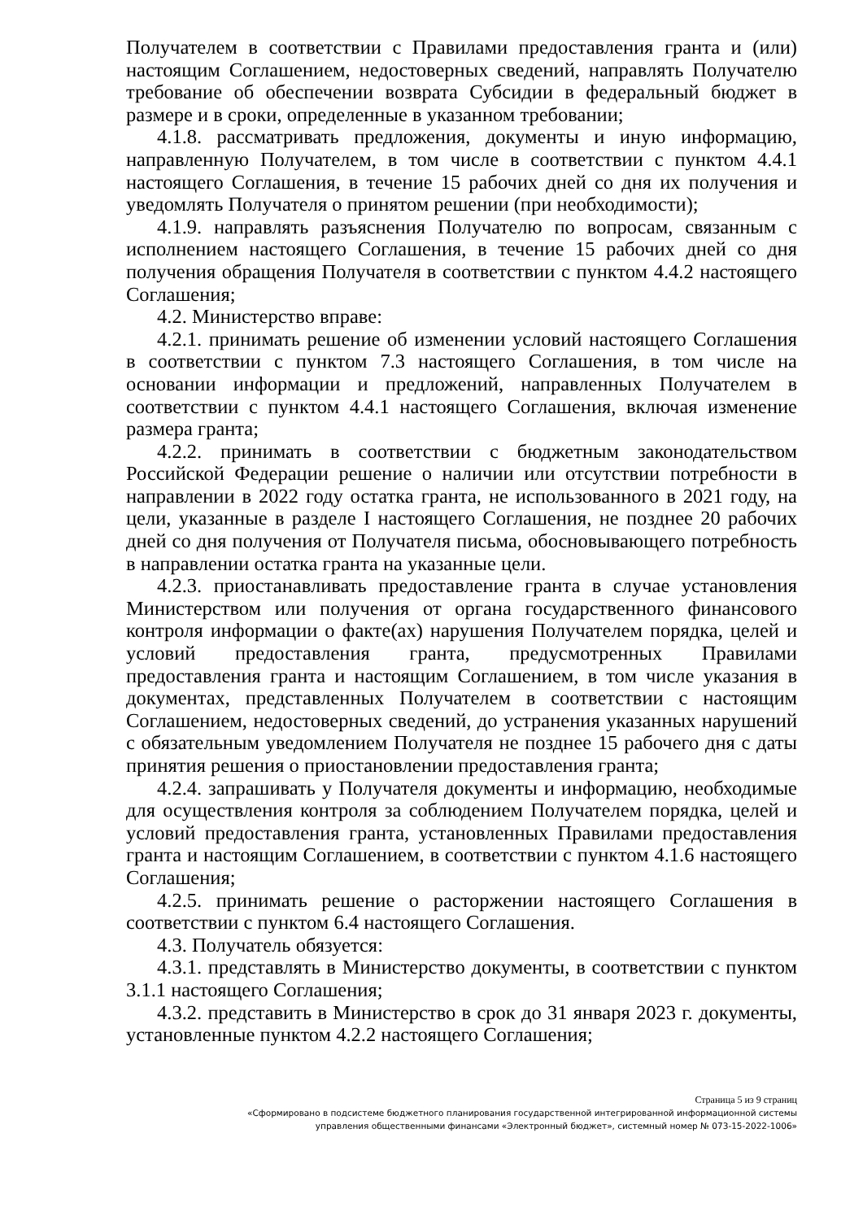Получателем в соответствии с Правилами предоставления гранта и (или) настоящим Соглашением, недостоверных сведений, направлять Получателю требование об обеспечении возврата Субсидии в федеральный бюджет в размере и в сроки, определенные в указанном требовании;
4.1.8. рассматривать предложения, документы и иную информацию, направленную Получателем, в том числе в соответствии с пунктом 4.4.1 настоящего Соглашения, в течение 15 рабочих дней со дня их получения и уведомлять Получателя о принятом решении (при необходимости);
4.1.9. направлять разъяснения Получателю по вопросам, связанным с исполнением настоящего Соглашения, в течение 15 рабочих дней со дня получения обращения Получателя в соответствии с пунктом 4.4.2 настоящего Соглашения;
4.2. Министерство вправе:
4.2.1. принимать решение об изменении условий настоящего Соглашения в соответствии с пунктом 7.3 настоящего Соглашения, в том числе на основании информации и предложений, направленных Получателем в соответствии с пунктом 4.4.1 настоящего Соглашения, включая изменение размера гранта;
4.2.2. принимать в соответствии с бюджетным законодательством Российской Федерации решение о наличии или отсутствии потребности в направлении в 2022 году остатка гранта, не использованного в 2021 году, на цели, указанные в разделе I настоящего Соглашения, не позднее 20 рабочих дней со дня получения от Получателя письма, обосновывающего потребность в направлении остатка гранта на указанные цели.
4.2.3. приостанавливать предоставление гранта в случае установления Министерством или получения от органа государственного финансового контроля информации о факте(ах) нарушения Получателем порядка, целей и условий предоставления гранта, предусмотренных Правилами предоставления гранта и настоящим Соглашением, в том числе указания в документах, представленных Получателем в соответствии с настоящим Соглашением, недостоверных сведений, до устранения указанных нарушений с обязательным уведомлением Получателя не позднее 15 рабочего дня с даты принятия решения о приостановлении предоставления гранта;
4.2.4. запрашивать у Получателя документы и информацию, необходимые для осуществления контроля за соблюдением Получателем порядка, целей и условий предоставления гранта, установленных Правилами предоставления гранта и настоящим Соглашением, в соответствии с пунктом 4.1.6 настоящего Соглашения;
4.2.5. принимать решение о расторжении настоящего Соглашения в соответствии с пунктом 6.4 настоящего Соглашения.
4.3. Получатель обязуется:
4.3.1. представлять в Министерство документы, в соответствии с пунктом 3.1.1 настоящего Соглашения;
4.3.2. представить в Министерство в срок до 31 января 2023 г. документы, установленные пунктом 4.2.2 настоящего Соглашения;
Страница 5 из 9 страниц
«Сформировано в подсистеме бюджетного планирования государственной интегрированной информационной системы
управления общественными финансами «Электронный бюджет», системный номер № 073-15-2022-1006»